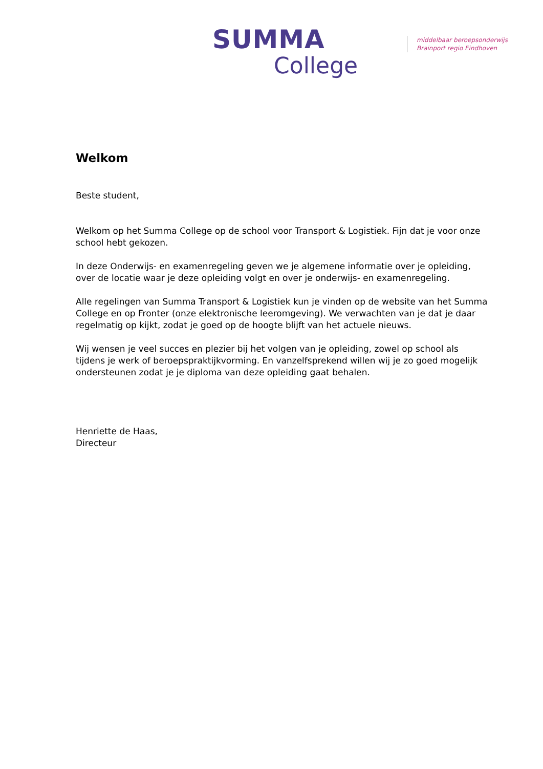SUMMA
College
middelbaar beroepsonderwijs
Brainport regio Eindhoven
Welkom
Beste student,
Welkom op het Summa College op de school voor Transport & Logistiek. Fijn dat je voor onze school hebt gekozen.
In deze Onderwijs- en examenregeling geven we je algemene informatie over je opleiding, over de locatie waar je deze opleiding volgt en over je onderwijs- en examenregeling.
Alle regelingen van Summa Transport & Logistiek kun je vinden op de website van het Summa College en op Fronter (onze elektronische leeromgeving). We verwachten van je dat je daar regelmatig op kijkt, zodat je goed op de hoogte blijft van het actuele nieuws.
Wij wensen je veel succes en plezier bij het volgen van je opleiding, zowel op school als tijdens je werk of beroepspraktijkvorming. En vanzelfsprekend willen wij je zo goed mogelijk ondersteunen zodat je je diploma van deze opleiding gaat behalen.
Henriette de Haas,
Directeur